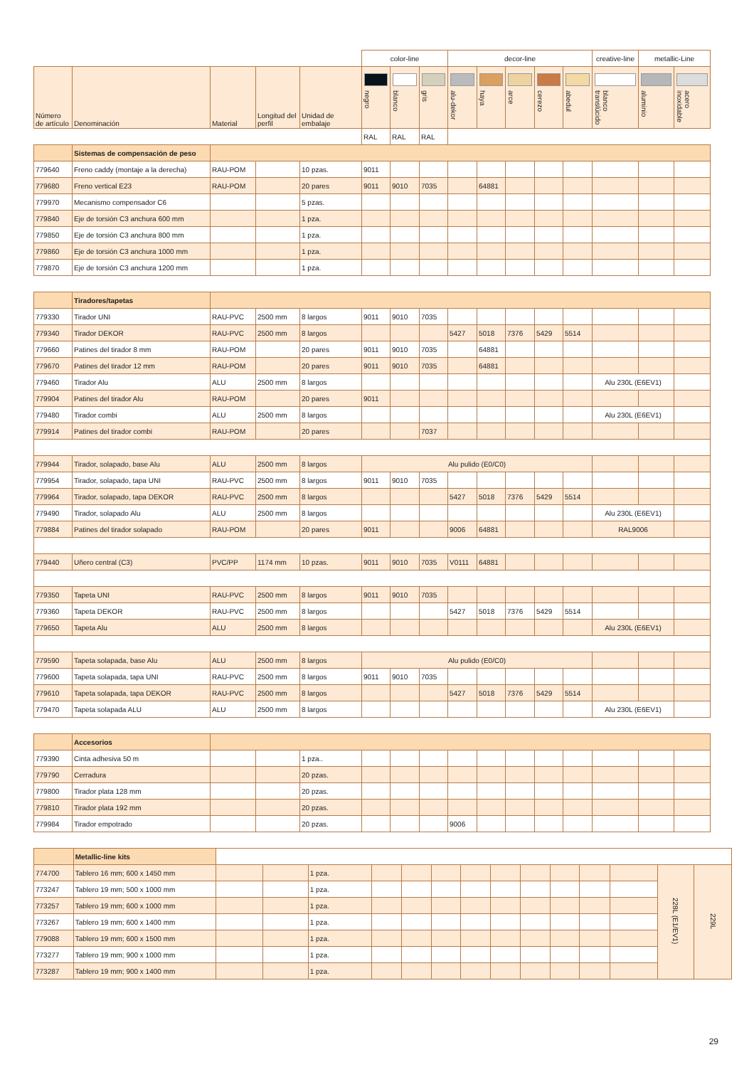| | | | | | color-line | | | decor-line | | | | | creative-line | metallic-Line | |
| --- | --- | --- | --- | --- | --- | --- | --- | --- | --- | --- | --- | --- | --- | --- | --- |
| Número de artículo | Denominación | Material | Longitud del perfil | Unidad de embalaje | negro | blanco | gris | alu-dekor | haya | arce | cerezo | abedul | blanco translúcido | aluminio | acero inoxidable |
| | | | | | RAL | RAL | RAL | | | | | | | | |
| | Sistemas de compensación de peso | | | | | | | | | | | | | | |
| 779640 | Freno caddy (montaje a la derecha) | RAU-POM | | 10 pzas. | 9011 | | | | | | | | | | |
| 779680 | Freno vertical E23 | RAU-POM | | 20 pares | 9011 | 9010 | 7035 | | 64881 | | | | | | |
| 779970 | Mecanismo compensador C6 | | | 5 pzas. | | | | | | | | | | | |
| 779840 | Eje de torsión C3 anchura 600 mm | | | 1 pza. | | | | | | | | | | | |
| 779850 | Eje de torsión C3 anchura 800 mm | | | 1 pza. | | | | | | | | | | | |
| 779860 | Eje de torsión C3 anchura 1000 mm | | | 1 pza. | | | | | | | | | | | |
| 779870 | Eje de torsión C3 anchura 1200 mm | | | 1 pza. | | | | | | | | | | | |
| | Tiradores/tapetas | | | | | | | | | | | | | | |
| 779330 | Tirador UNI | RAU-PVC | 2500 mm | 8 largos | 9011 | 9010 | 7035 | | | | | | | | |
| 779340 | Tirador DEKOR | RAU-PVC | 2500 mm | 8 largos | | | | 5427 | 5018 | 7376 | 5429 | 5514 | | | |
| 779660 | Patines del tirador 8 mm | RAU-POM | | 20 pares | 9011 | 9010 | 7035 | | 64881 | | | | | | |
| 779670 | Patines del tirador 12 mm | RAU-POM | | 20 pares | 9011 | 9010 | 7035 | | 64881 | | | | | | |
| 779460 | Tirador Alu | ALU | 2500 mm | 8 largos | | | | | | | | | Alu 230L (E6EV1) | | |
| 779904 | Patines del tirador Alu | RAU-POM | | 20 pares | 9011 | | | | | | | | | | |
| 779480 | Tirador combi | ALU | 2500 mm | 8 largos | | | | | | | | | Alu 230L (E6EV1) | | |
| 779914 | Patines del tirador combi | RAU-POM | | 20 pares | | | 7037 | | | | | | | | |
| 779944 | Tirador, solapado, base Alu | ALU | 2500 mm | 8 largos | Alu pulido (E0/C0) | | | | | | | | | | |
| 779954 | Tirador, solapado, tapa UNI | RAU-PVC | 2500 mm | 8 largos | 9011 | 9010 | 7035 | | | | | | | | |
| 779964 | Tirador, solapado, tapa DEKOR | RAU-PVC | 2500 mm | 8 largos | | | | 5427 | 5018 | 7376 | 5429 | 5514 | | | |
| 779490 | Tirador, solapado Alu | ALU | 2500 mm | 8 largos | | | | | | | | | Alu 230L (E6EV1) | | |
| 779884 | Patines del tirador solapado | RAU-POM | | 20 pares | 9011 | | | 9006 | 64881 | | | | RAL9006 | | |
| 779440 | Uñero central (C3) | PVC/PP | 1174 mm | 10 pzas. | 9011 | 9010 | 7035 | V0111 | 64881 | | | | | | |
| 779350 | Tapeta UNI | RAU-PVC | 2500 mm | 8 largos | 9011 | 9010 | 7035 | | | | | | | | |
| 779360 | Tapeta DEKOR | RAU-PVC | 2500 mm | 8 largos | | | | 5427 | 5018 | 7376 | 5429 | 5514 | | | |
| 779650 | Tapeta Alu | ALU | 2500 mm | 8 largos | | | | | | | | | Alu 230L (E6EV1) | | |
| 779590 | Tapeta solapada, base Alu | ALU | 2500 mm | 8 largos | Alu pulido (E0/C0) | | | | | | | | | | |
| 779600 | Tapeta solapada, tapa UNI | RAU-PVC | 2500 mm | 8 largos | 9011 | 9010 | 7035 | | | | | | | | |
| 779610 | Tapeta solapada, tapa DEKOR | RAU-PVC | 2500 mm | 8 largos | | | | 5427 | 5018 | 7376 | 5429 | 5514 | | | |
| 779470 | Tapeta solapada ALU | ALU | 2500 mm | 8 largos | | | | | | | | | Alu 230L (E6EV1) | | |
| | Accesorios | | | | | | | | | | | | | | |
| 779390 | Cinta adhesiva 50 m | | | 1 pza.. | | | | | | | | | | | |
| 779790 | Cerradura | | | 20 pzas. | | | | | | | | | | | |
| 779800 | Tirador plata 128 mm | | | 20 pzas. | | | | | | | | | | | |
| 779810 | Tirador plata 192 mm | | | 20 pzas. | | | | | | | | | | | |
| 779984 | Tirador empotrado | | | 20 pzas. | | | | 9006 | | | | | | | |
| | Metallic-line kits | | | | | | | | | | | | | | |
| 774700 | Tablero 16 mm; 600 x 1450 mm | | | 1 pza. | | | | | | | | | | 228L (E1/EV1) | 229L |
| 773247 | Tablero 19 mm; 500 x 1000 mm | | | 1 pza. | | | | | | | | | | | |
| 773257 | Tablero 19 mm; 600 x 1000 mm | | | 1 pza. | | | | | | | | | | | |
| 773267 | Tablero 19 mm; 600 x 1400 mm | | | 1 pza. | | | | | | | | | | | |
| 779088 | Tablero 19 mm; 600 x 1500 mm | | | 1 pza. | | | | | | | | | | | |
| 773277 | Tablero 19 mm; 900 x 1000 mm | | | 1 pza. | | | | | | | | | | | |
| 773287 | Tablero 19 mm; 900 x 1400 mm | | | 1 pza. | | | | | | | | | | | |
29